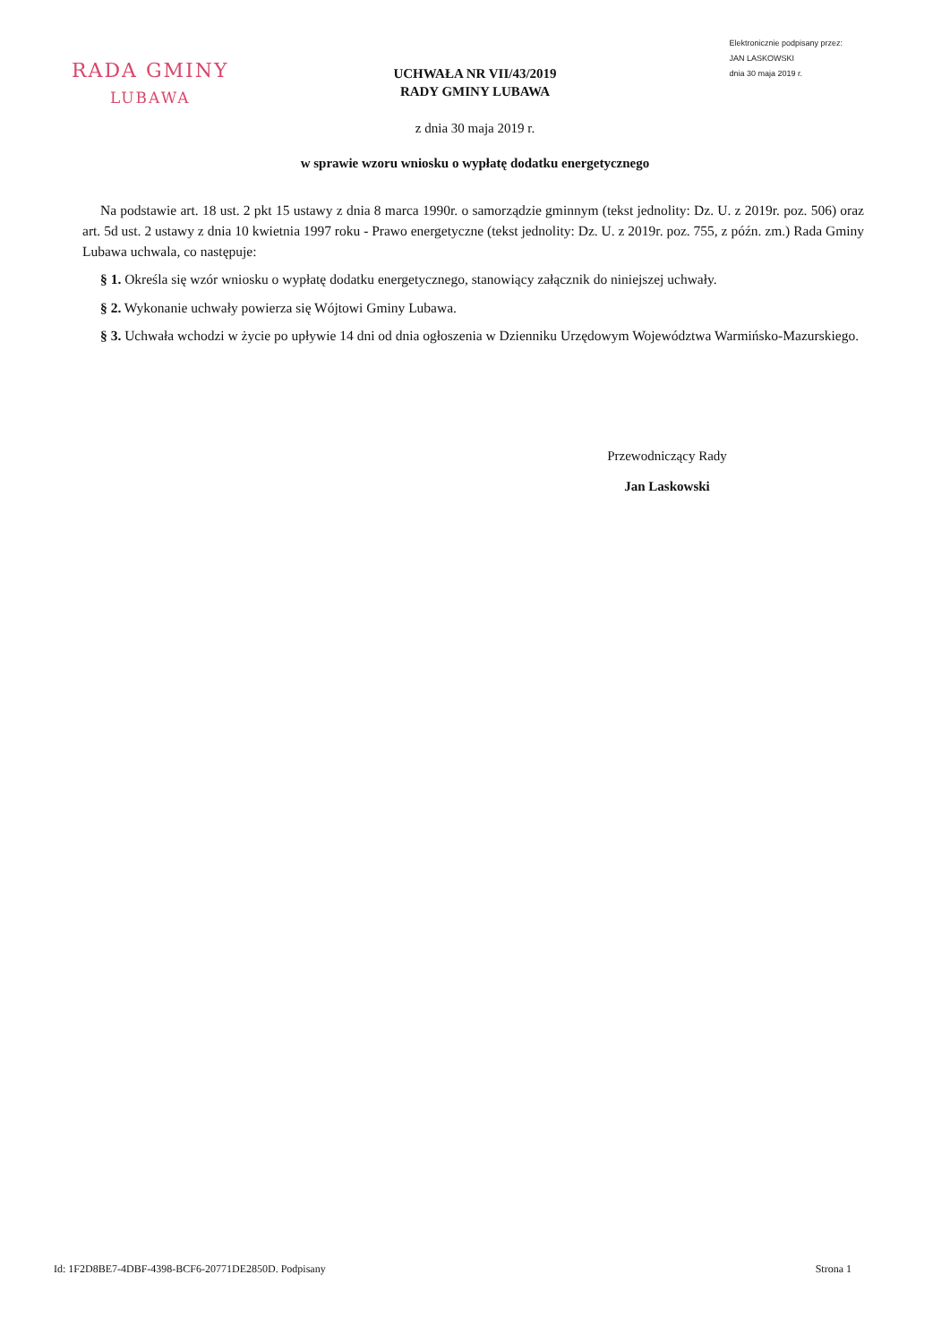RADA GMINY
LUBAWA
Elektronicznie podpisany przez:
JAN LASKOWSKI
dnia 30 maja 2019 r.
UCHWAŁA NR VII/43/2019
RADY GMINY LUBAWA
z dnia 30 maja 2019 r.
w sprawie wzoru wniosku o wypłatę dodatku energetycznego
Na podstawie art. 18 ust. 2 pkt 15 ustawy z dnia 8 marca 1990r. o samorządzie gminnym (tekst jednolity: Dz. U. z 2019r. poz. 506) oraz art. 5d ust. 2 ustawy z dnia 10 kwietnia 1997 roku - Prawo energetyczne (tekst jednolity: Dz. U. z 2019r. poz. 755, z późn. zm.) Rada Gminy Lubawa uchwala, co następuje:
§ 1. Określa się wzór wniosku o wypłatę dodatku energetycznego, stanowiący załącznik do niniejszej uchwały.
§ 2. Wykonanie uchwały powierza się Wójtowi Gminy Lubawa.
§ 3. Uchwała wchodzi w życie po upływie 14 dni od dnia ogłoszenia w Dzienniku Urzędowym Województwa Warmińsko-Mazurskiego.
Przewodniczący Rady
Jan Laskowski
Id: 1F2D8BE7-4DBF-4398-BCF6-20771DE2850D. Podpisany Strona 1